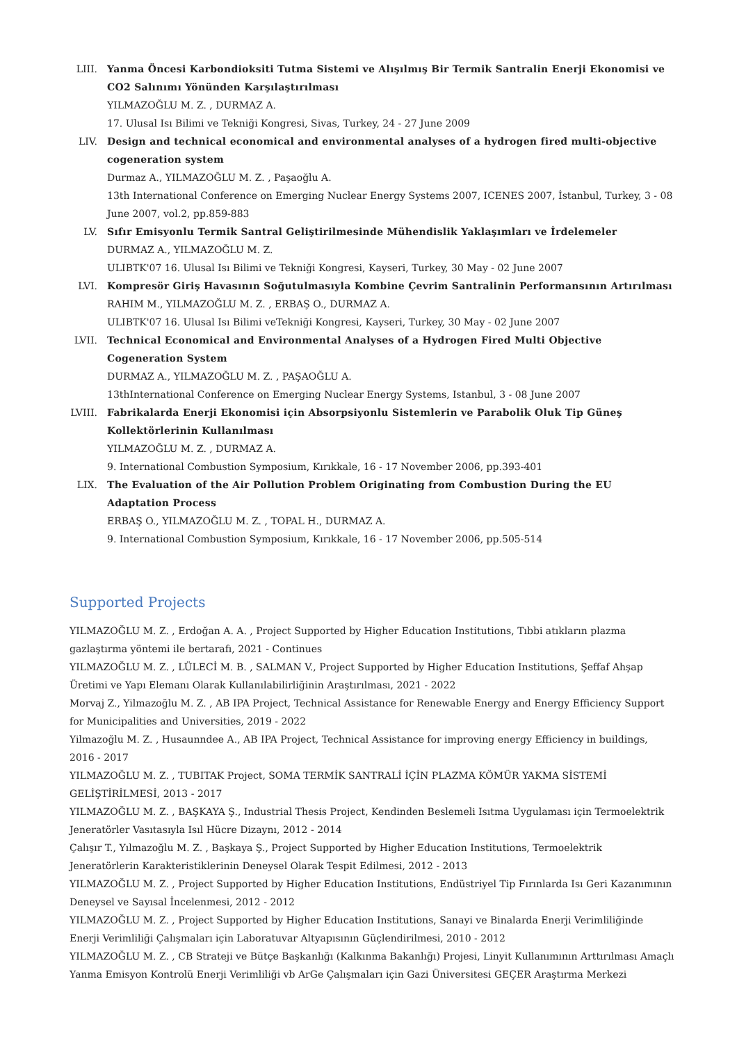LIII. Yanma Öncesi Karbondioksiti Tutma Sistemi ve Alışılmış Bir Termik Santralin Enerji Ekonomisi ve CO2 Salınımı Yönünden Karşılaştırılması
YILMAZOĞLU M. Z. , DURMAZ A.
17. Ulusal Isı Bilimi ve Tekniği Kongresi, Sivas, Turkey, 24 - 27 June 2009
LIV. Design and technical economical and environmental analyses of a hydrogen fired multi-objective cogeneration system
Durmaz A., YILMAZOĞLU M. Z. , Paşaoğlu A.
13th International Conference on Emerging Nuclear Energy Systems 2007, ICENES 2007, İstanbul, Turkey, 3 - 08 June 2007, vol.2, pp.859-883
LV. Sıfır Emisyonlu Termik Santral Geliştirilmesinde Mühendislik Yaklaşımları ve İrdelemeler
DURMAZ A., YILMAZOĞLU M. Z.
ULIBTK'07 16. Ulusal Isı Bilimi ve Tekniği Kongresi, Kayseri, Turkey, 30 May - 02 June 2007
LVI. Kompresör Giriş Havasının Soğutulmasıyla Kombine Çevrim Santralinin Performansının Artırılması
RAHIM M., YILMAZOĞLU M. Z. , ERBAŞ O., DURMAZ A.
ULIBTK'07 16. Ulusal Isı Bilimi veTekniği Kongresi, Kayseri, Turkey, 30 May - 02 June 2007
LVII. Technical Economical and Environmental Analyses of a Hydrogen Fired Multi Objective Cogeneration System
DURMAZ A., YILMAZOĞLU M. Z. , PAŞAOĞLU A.
13thInternational Conference on Emerging Nuclear Energy Systems, Istanbul, 3 - 08 June 2007
LVIII. Fabrikalarda Enerji Ekonomisi için Absorpsiyonlu Sistemlerin ve Parabolik Oluk Tip Güneş Kollektörlerinin Kullanılması
YILMAZOĞLU M. Z. , DURMAZ A.
9. International Combustion Symposium, Kırıkkale, 16 - 17 November 2006, pp.393-401
LIX. The Evaluation of the Air Pollution Problem Originating from Combustion During the EU Adaptation Process
ERBAŞ O., YILMAZOĞLU M. Z. , TOPAL H., DURMAZ A.
9. International Combustion Symposium, Kırıkkale, 16 - 17 November 2006, pp.505-514
Supported Projects
YILMAZOĞLU M. Z. , Erdoğan A. A. , Project Supported by Higher Education Institutions, Tıbbi atıkların plazma gazlaştırma yöntemi ile bertarafı, 2021 - Continues
YILMAZOĞLU M. Z. , LÜLECİ M. B. , SALMAN V., Project Supported by Higher Education Institutions, Şeffaf Ahşap Üretimi ve Yapı Elemanı Olarak Kullanılabilirliğinin Araştırılması, 2021 - 2022
Morvaj Z., Yilmazoğlu M. Z. , AB IPA Project, Technical Assistance for Renewable Energy and Energy Efficiency Support for Municipalities and Universities, 2019 - 2022
Yilmazoğlu M. Z. , Husaunndee A., AB IPA Project, Technical Assistance for improving energy Efficiency in buildings, 2016 - 2017
YILMAZOĞLU M. Z. , TUBITAK Project, SOMA TERMİK SANTRALİ İÇİN PLAZMA KÖMÜR YAKMA SİSTEMİ GELİŞTİRİLMESİ, 2013 - 2017
YILMAZOĞLU M. Z. , BAŞKAYA Ş., Industrial Thesis Project, Kendinden Beslemeli Isıtma Uygulaması için Termoelektrik Jeneratörler Vasıtasıyla Isıl Hücre Dizaynı, 2012 - 2014
Çalışır T., Yılmazoğlu M. Z. , Başkaya Ş., Project Supported by Higher Education Institutions, Termoelektrik Jeneratörlerin Karakteristiklerinin Deneysel Olarak Tespit Edilmesi, 2012 - 2013
YILMAZOĞLU M. Z. , Project Supported by Higher Education Institutions, Endüstriyel Tip Fırınlarda Isı Geri Kazanımının Deneysel ve Sayısal İncelenmesi, 2012 - 2012
YILMAZOĞLU M. Z. , Project Supported by Higher Education Institutions, Sanayi ve Binalarda Enerji Verimliliğinde Enerji Verimliliği Çalışmaları için Laboratuvar Altyapısının Güçlendirilmesi, 2010 - 2012
YILMAZOĞLU M. Z. , CB Strateji ve Bütçe Başkanlığı (Kalkınma Bakanlığı) Projesi, Linyit Kullanımının Arttırılması Amaçlı Yanma Emisyon Kontrolü Enerji Verimliliği vb ArGe Çalışmaları için Gazi Üniversitesi GEÇER Araştırma Merkezi